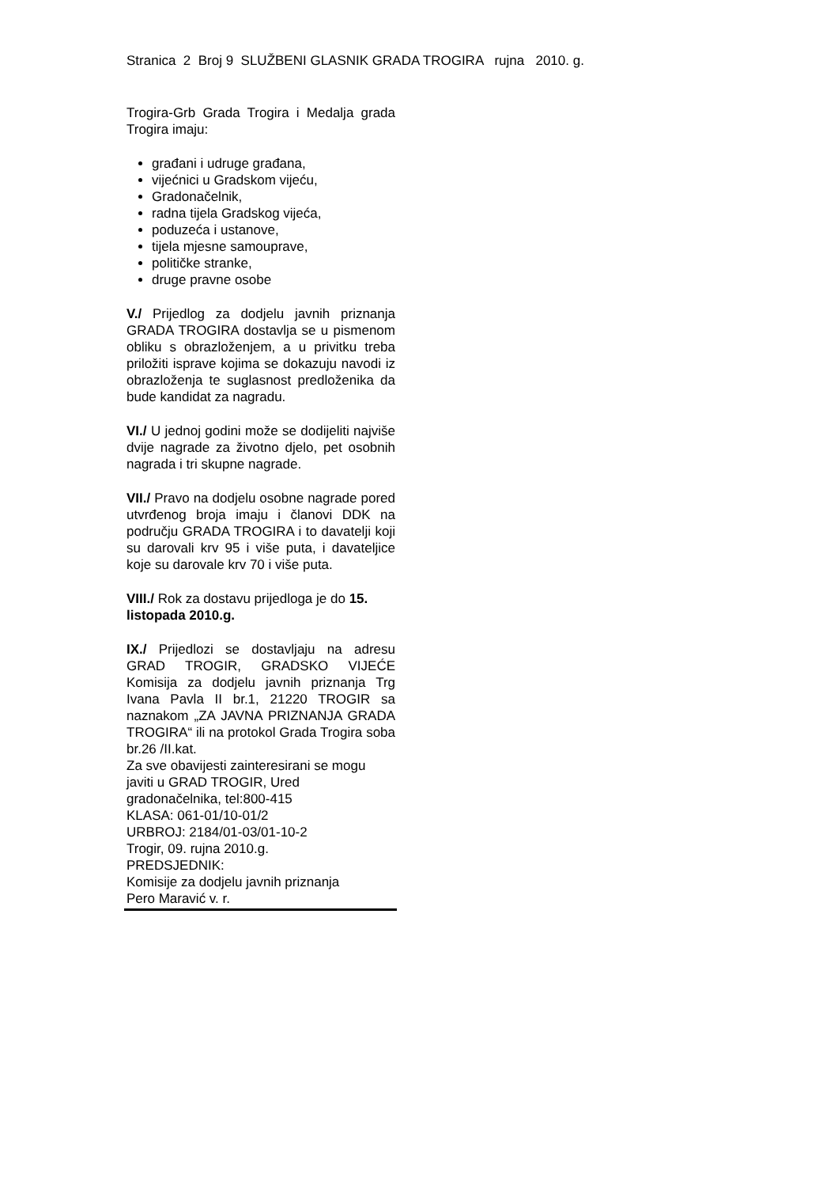Stranica 2 Broj 9 SLUŽBENI GLASNIK GRADA TROGIRA rujna 2010. g.
Trogira-Grb Grada Trogira i Medalja grada Trogira imaju:
građani i udruge građana,
vijećnici u Gradskom vijeću,
Gradonačelnik,
radna tijela Gradskog vijeća,
poduzeća i ustanove,
tijela mjesne samouprave,
političke stranke,
druge pravne osobe
V./ Prijedlog za dodjelu javnih priznanja GRADA TROGIRA dostavlja se u pismenom obliku s obrazloženjem, a u privitku treba priložiti isprave kojima se dokazuju navodi iz obrazloženja te suglasnost predloženika da bude kandidat za nagradu.
VI./ U jednoj godini može se dodijeliti najviše dvije nagrade za životno djelo, pet osobnih nagrada i tri skupne nagrade.
VII./ Pravo na dodjelu osobne nagrade pored utvrđenog broja imaju i članovi DDK na području GRADA TROGIRA i to davatelji koji su darovali krv 95 i više puta, i davateljice koje su darovale krv 70 i više puta.
VIII./ Rok za dostavu prijedloga je do 15. listopada 2010.g.
IX./ Prijedlozi se dostavljaju na adresu GRAD TROGIR, GRADSKO VIJEĆE Komisija za dodjelu javnih priznanja Trg Ivana Pavla II br.1, 21220 TROGIR sa naznakom „ZA JAVNA PRIZNANJA GRADA TROGIRA“ ili na protokol Grada Trogira soba br.26 /II.kat.
Za sve obavijesti zainteresirani se mogu javiti u GRAD TROGIR, Ured gradonačelnika, tel:800-415
KLASA: 061-01/10-01/2
URBROJ: 2184/01-03/01-10-2
Trogir, 09. rujna 2010.g.
PREDSJEDNIK:
Komisije za dodjelu javnih priznanja
Pero Maravić v. r.